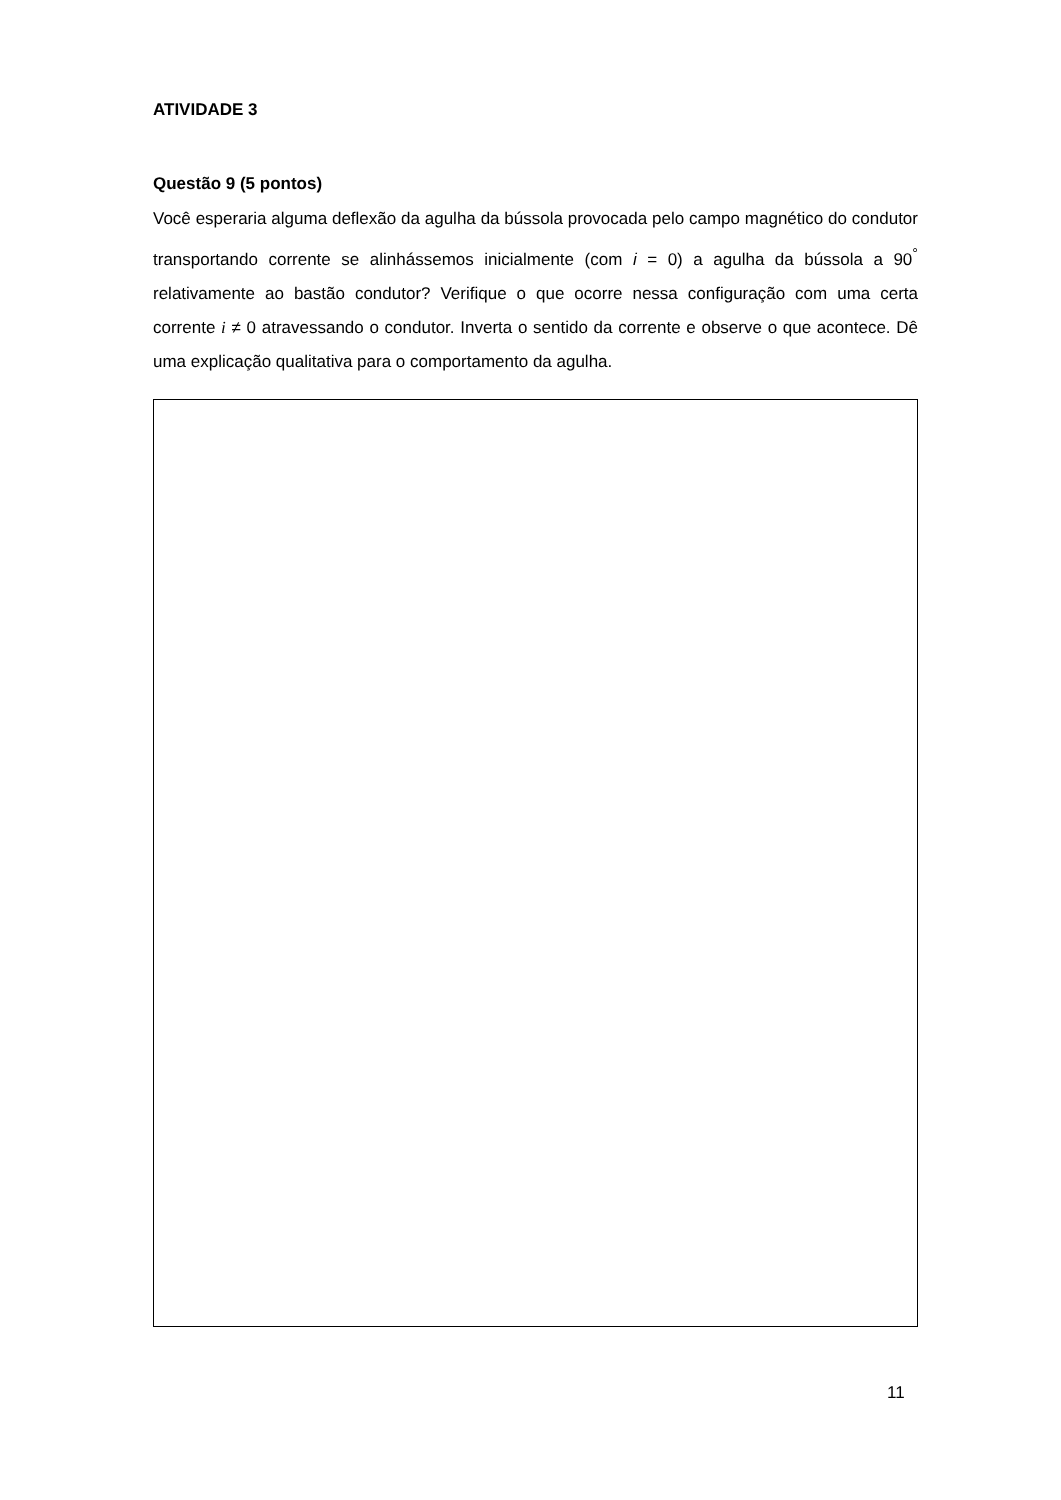ATIVIDADE 3
Questão 9 (5 pontos)
Você esperaria alguma deflexão da agulha da bússola provocada pelo campo magnético do condutor transportando corrente se alinhássemos inicialmente (com i = 0) a agulha da bússola a 90<sup>°</sup> relativamente ao bastão condutor? Verifique o que ocorre nessa configuração com uma certa corrente i ≠ 0 atravessando o condutor. Inverta o sentido da corrente e observe o que acontece. Dê uma explicação qualitativa para o comportamento da agulha.
11